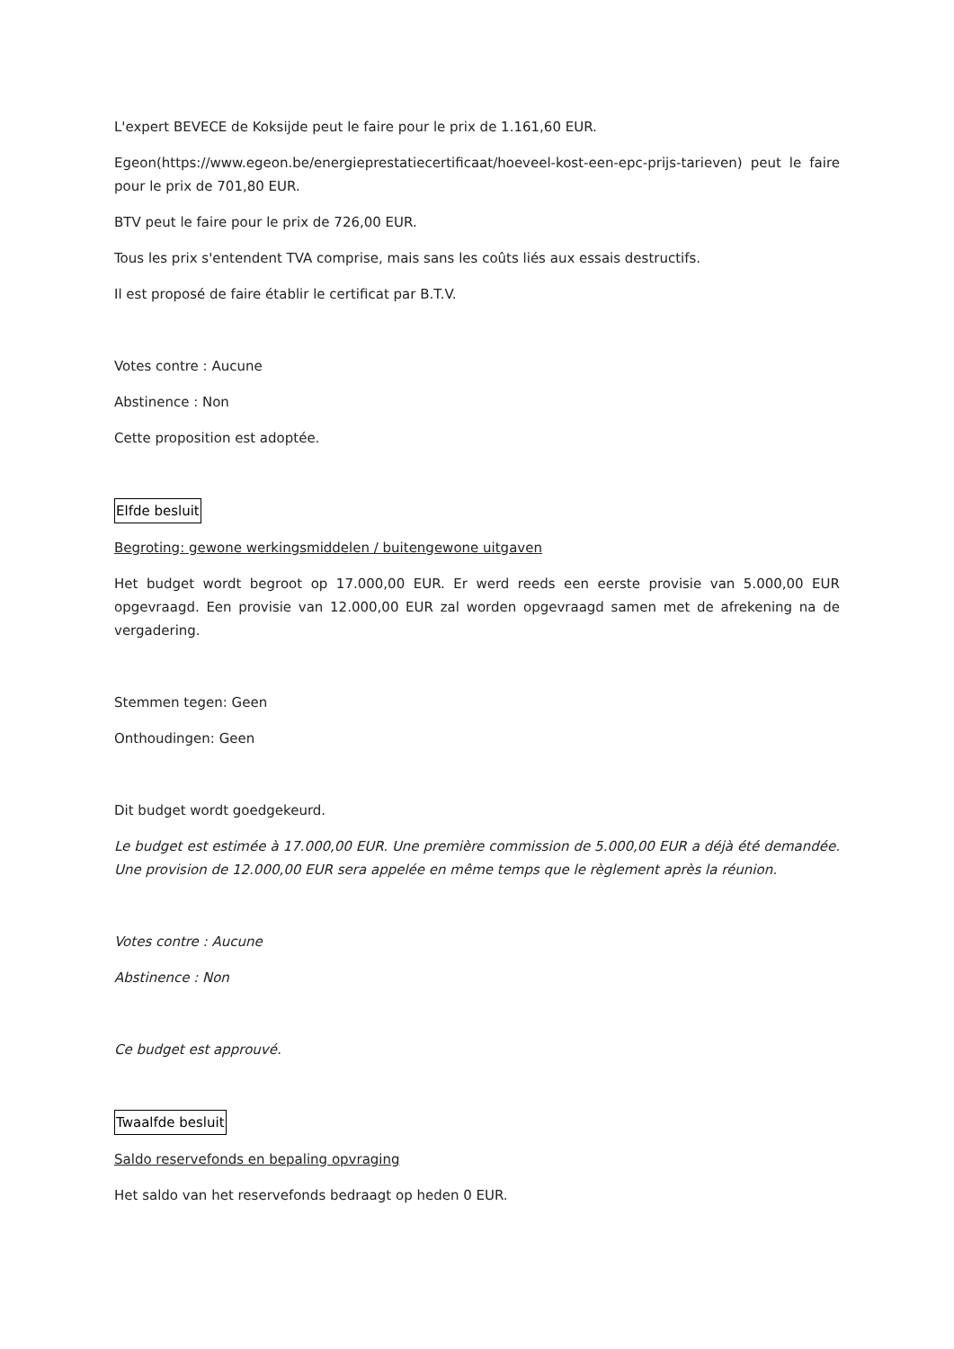L'expert BEVECE de Koksijde peut le faire pour le prix de 1.161,60 EUR.
Egeon(https://www.egeon.be/energieprestatiecertificaat/hoeveel-kost-een-epc-prijs-tarieven) peut le faire pour le prix de 701,80 EUR.
BTV peut le faire pour le prix de 726,00 EUR.
Tous les prix s'entendent TVA comprise, mais sans les coûts liés aux essais destructifs.
Il est proposé de faire établir le certificat par B.T.V.
Votes contre : Aucune
Abstinence : Non
Cette proposition est adoptée.
Elfde besluit
Begroting: gewone werkingsmiddelen / buitengewone uitgaven
Het budget wordt begroot op 17.000,00 EUR. Er werd reeds een eerste provisie van 5.000,00 EUR opgevraagd. Een provisie van 12.000,00 EUR zal worden opgevraagd samen met de afrekening na de vergadering.
Stemmen tegen: Geen
Onthoudingen: Geen
Dit budget wordt goedgekeurd.
Le budget est estimée à 17.000,00 EUR. Une première commission de 5.000,00 EUR a déjà été demandée. Une provision de 12.000,00 EUR sera appelée en même temps que le règlement après la réunion.
Votes contre : Aucune
Abstinence : Non
Ce budget est approuvé.
Twaalfde besluit
Saldo reservefonds en bepaling opvraging
Het saldo van het reservefonds bedraagt op heden 0 EUR.